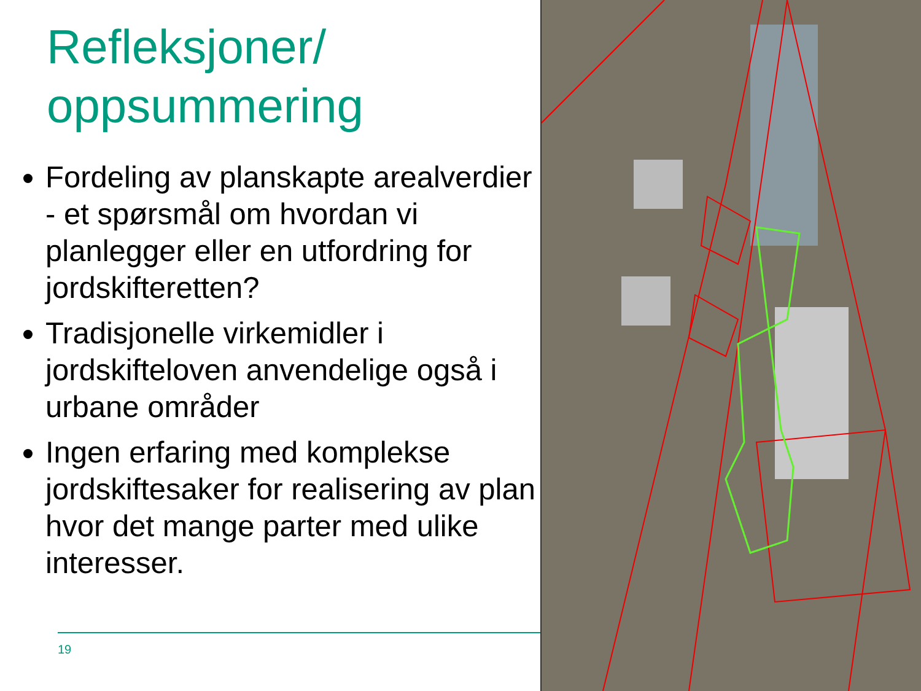Refleksjoner/
oppsummering
Fordeling av planskapte arealverdier - et spørsmål om hvordan vi planlegger eller en utfordring for jordskifteretten?
Tradisjonelle virkemidler i jordskifteloven anvendelige også i urbane områder
Ingen erfaring med komplekse jordskiftesaker for realisering av plan hvor det mange parter med ulike interesser.
19